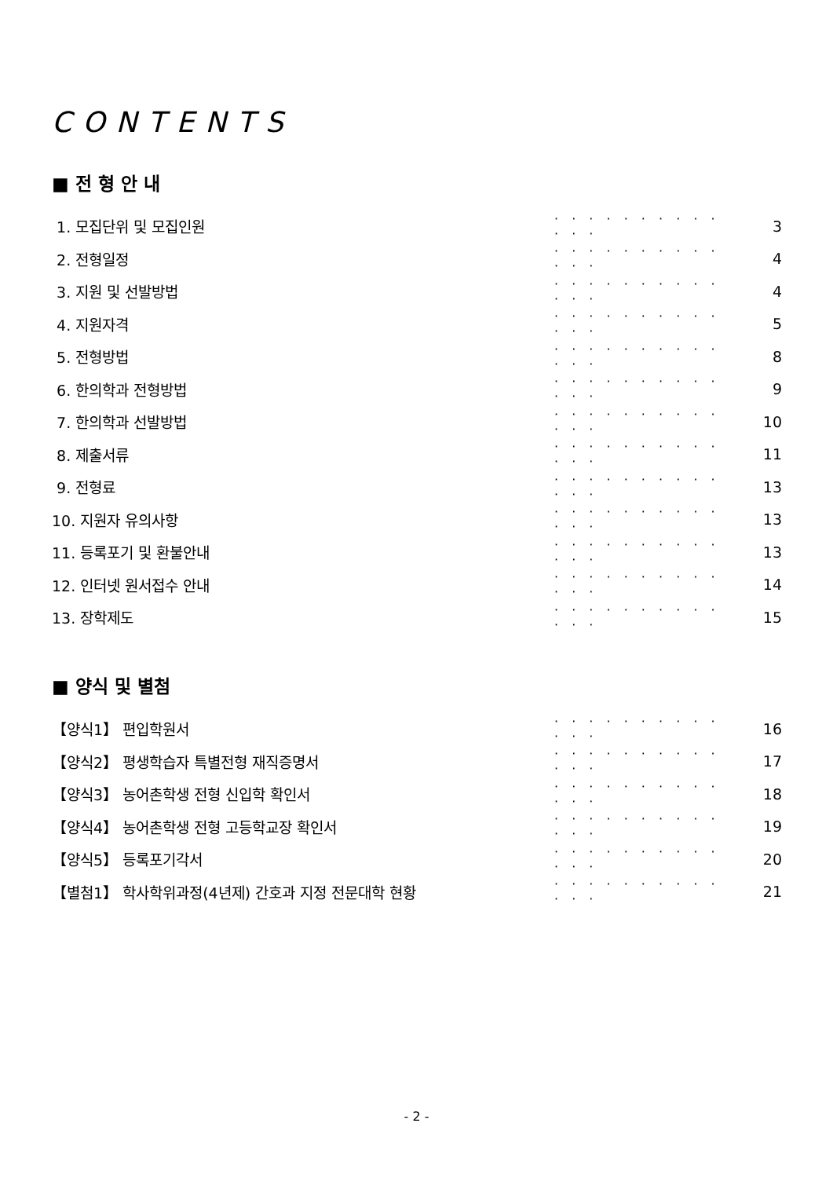CONTENTS
■ 전 형 안 내
1. 모집단위 및 모집인원 · · · · · · · · · · · · · 3
2. 전형일정 · · · · · · · · · · · · · 4
3. 지원 및 선발방법 · · · · · · · · · · · · · 4
4. 지원자격 · · · · · · · · · · · · · 5
5. 전형방법 · · · · · · · · · · · · · 8
6. 한의학과 전형방법 · · · · · · · · · · · · · 9
7. 한의학과 선발방법 · · · · · · · · · · · · · 10
8. 제출서류 · · · · · · · · · · · · · 11
9. 전형료 · · · · · · · · · · · · · 13
10. 지원자 유의사항 · · · · · · · · · · · · · 13
11. 등록포기 및 환불안내 · · · · · · · · · · · · · 13
12. 인터넷 원서접수 안내 · · · · · · · · · · · · · 14
13. 장학제도 · · · · · · · · · · · · · 15
■ 양식 및 별첨
【양식1】 편입학원서 · · · · · · · · · · · · · 16
【양식2】 평생학습자 특별전형 재직증명서 · · · · · · · · · · · · · 17
【양식3】 농어촌학생 전형 신입학 확인서 · · · · · · · · · · · · · 18
【양식4】 농어촌학생 전형 고등학교장 확인서 · · · · · · · · · · · · · 19
【양식5】 등록포기각서 · · · · · · · · · · · · · 20
【별첨1】 학사학위과정(4년제) 간호과 지정 전문대학 현황 · · · · · · · · · · · · · 21
- 2 -